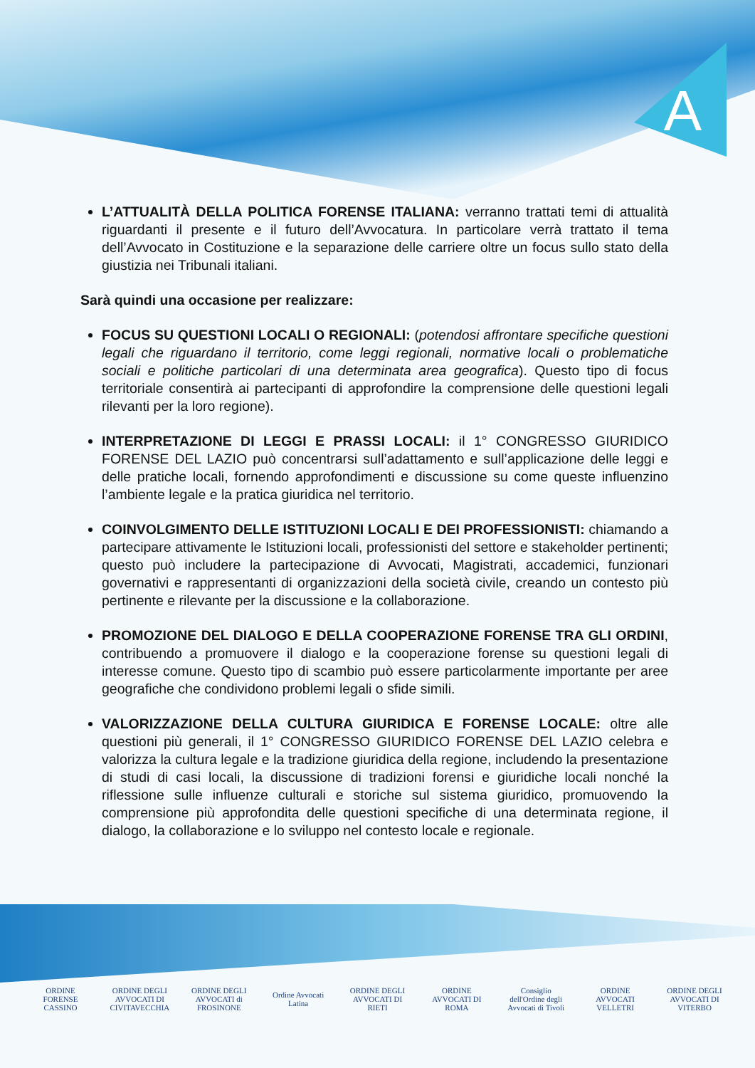A
L’ATTUALITÀ DELLA POLITICA FORENSE ITALIANA: verranno trattati temi di attualità riguardanti il presente e il futuro dell’Avvocatura. In particolare verrà trattato il tema dell’Avvocato in Costituzione e la separazione delle carriere oltre un focus sullo stato della giustizia nei Tribunali italiani.
Sarà quindi una occasione per realizzare:
FOCUS SU QUESTIONI LOCALI O REGIONALI: (potendosi affrontare specifiche questioni legali che riguardano il territorio, come leggi regionali, normative locali o problematiche sociali e politiche particolari di una determinata area geografica). Questo tipo di focus territoriale consentirà ai partecipanti di approfondire la comprensione delle questioni legali rilevanti per la loro regione).
INTERPRETAZIONE DI LEGGI E PRASSI LOCALI: il 1° CONGRESSO GIURIDICO FORENSE DEL LAZIO può concentrarsi sull’adattamento e sull’applicazione delle leggi e delle pratiche locali, fornendo approfondimenti e discussione su come queste influenzino l’ambiente legale e la pratica giuridica nel territorio.
COINVOLGIMENTO DELLE ISTITUZIONI LOCALI E DEI PROFESSIONISTI: chiamando a partecipare attivamente le Istituzioni locali, professionisti del settore e stakeholder pertinenti; questo può includere la partecipazione di Avvocati, Magistrati, accademici, funzionari governativi e rappresentanti di organizzazioni della società civile, creando un contesto più pertinente e rilevante per la discussione e la collaborazione.
PROMOZIONE DEL DIALOGO E DELLA COOPERAZIONE FORENSE TRA GLI ORDINI, contribuendo a promuovere il dialogo e la cooperazione forense su questioni legali di interesse comune. Questo tipo di scambio può essere particolarmente importante per aree geografiche che condividono problemi legali o sfide simili.
VALORIZZAZIONE DELLA CULTURA GIURIDICA E FORENSE LOCALE: oltre alle questioni più generali, il 1° CONGRESSO GIURIDICO FORENSE DEL LAZIO celebra e valorizza la cultura legale e la tradizione giuridica della regione, includendo la presentazione di studi di casi locali, la discussione di tradizioni forensi e giuridiche locali nonché la riflessione sulle influenze culturali e storiche sul sistema giuridico, promuovendo la comprensione più approfondita delle questioni specifiche di una determinata regione, il dialogo, la collaborazione e lo sviluppo nel contesto locale e regionale.
ORDINE FORENSE CASSINO
ORDINE DEGLI AVVOCATI DI CIVITAVECCHIA
ORDINE DEGLI AVVOCATI di FROSINONE
Ordine Avvocati Latina
ORDINE DEGLI AVVOCATI DI RIETI
ORDINE AVVOCATI DI ROMA
Consiglio dell'Ordine degli Avvocati di Tivoli
ORDINE AVVOCATI VELLETRI
ORDINE DEGLI AVVOCATI DI VITERBO